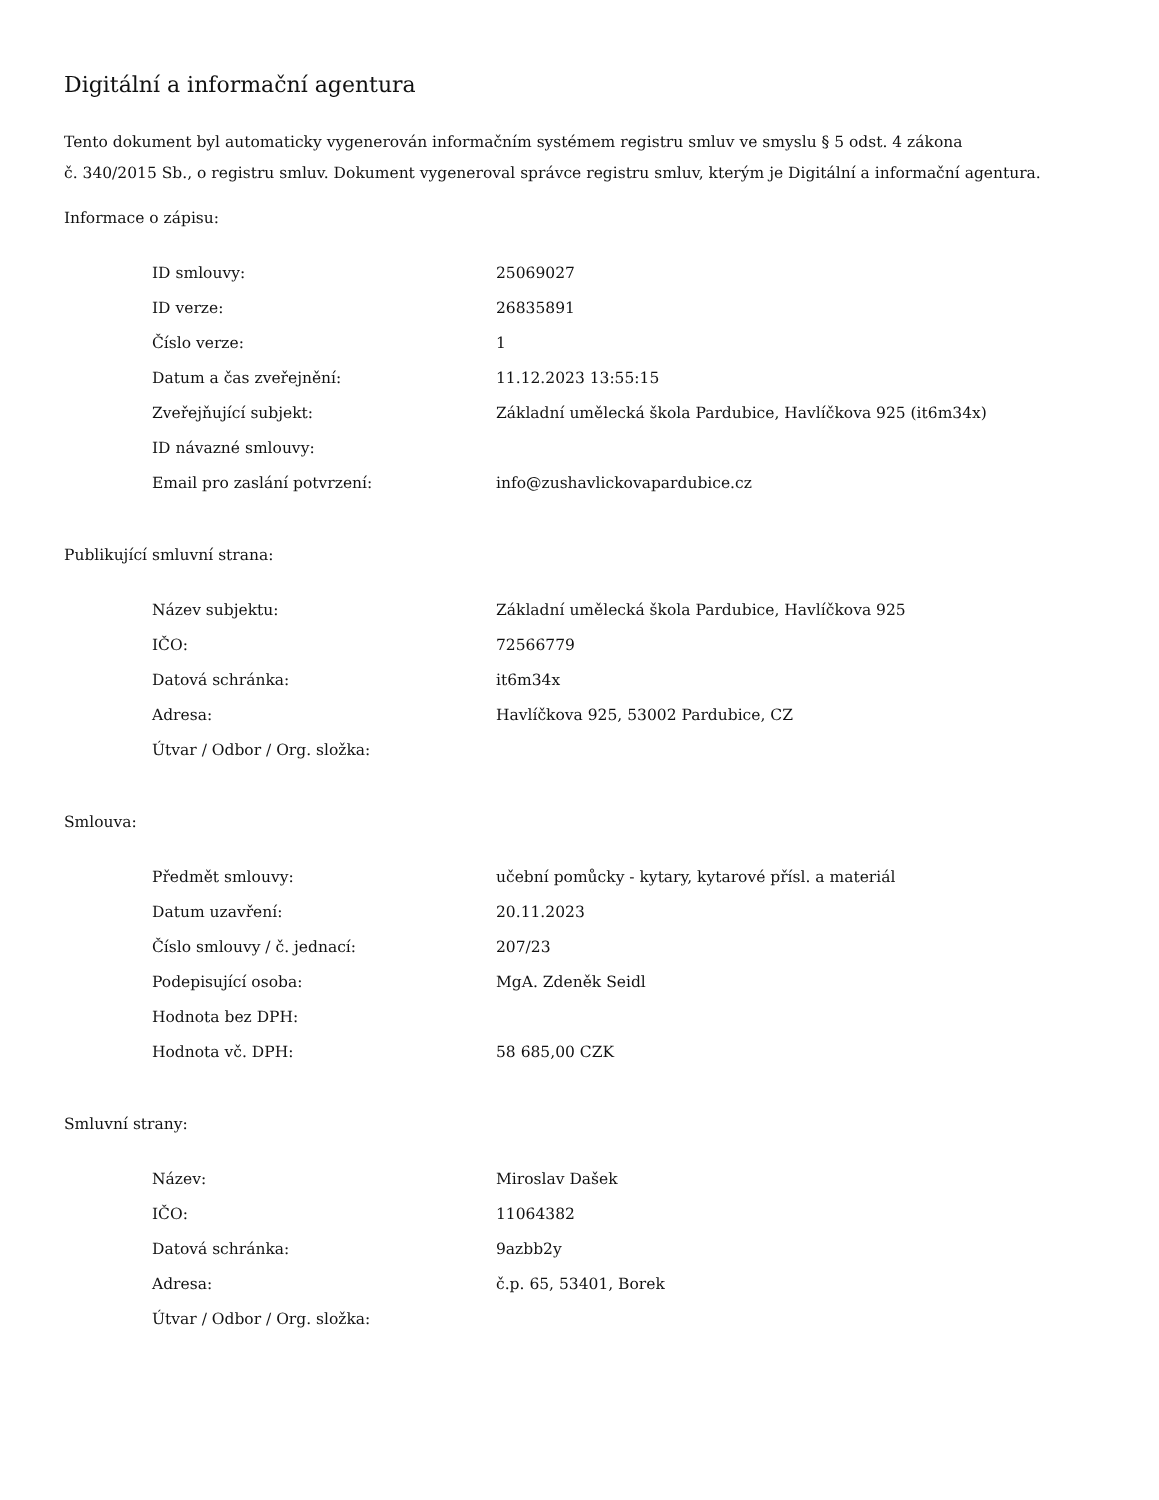Digitální a informační agentura
Tento dokument byl automaticky vygenerován informačním systémem registru smluv ve smyslu § 5 odst. 4 zákona
č. 340/2015 Sb., o registru smluv. Dokument vygeneroval správce registru smluv, kterým je Digitální a informační agentura.
Informace o zápisu:
| ID smlouvy: | 25069027 |
| ID verze: | 26835891 |
| Číslo verze: | 1 |
| Datum a čas zveřejnění: | 11.12.2023 13:55:15 |
| Zveřejňující subjekt: | Základní umělecká škola Pardubice, Havlíčkova 925 (it6m34x) |
| ID návazné smlouvy: | |
| Email pro zaslání potvrzení: | info@zushavlickovapardubice.cz |
Publikující smluvní strana:
| Název subjektu: | Základní umělecká škola Pardubice, Havlíčkova 925 |
| IČO: | 72566779 |
| Datová schránka: | it6m34x |
| Adresa: | Havlíčkova 925, 53002 Pardubice, CZ |
| Útvar / Odbor / Org. složka: | |
Smlouva:
| Předmět smlouvy: | učební pomůcky - kytary, kytarové přísl. a materiál |
| Datum uzavření: | 20.11.2023 |
| Číslo smlouvy / č. jednací: | 207/23 |
| Podepisující osoba: | MgA. Zdeněk Seidl |
| Hodnota bez DPH: | |
| Hodnota vč. DPH: | 58 685,00 CZK |
Smluvní strany:
| Název: | Miroslav Dašek |
| IČO: | 11064382 |
| Datová schránka: | 9azbb2y |
| Adresa: | č.p. 65, 53401, Borek |
| Útvar / Odbor / Org. složka: | |